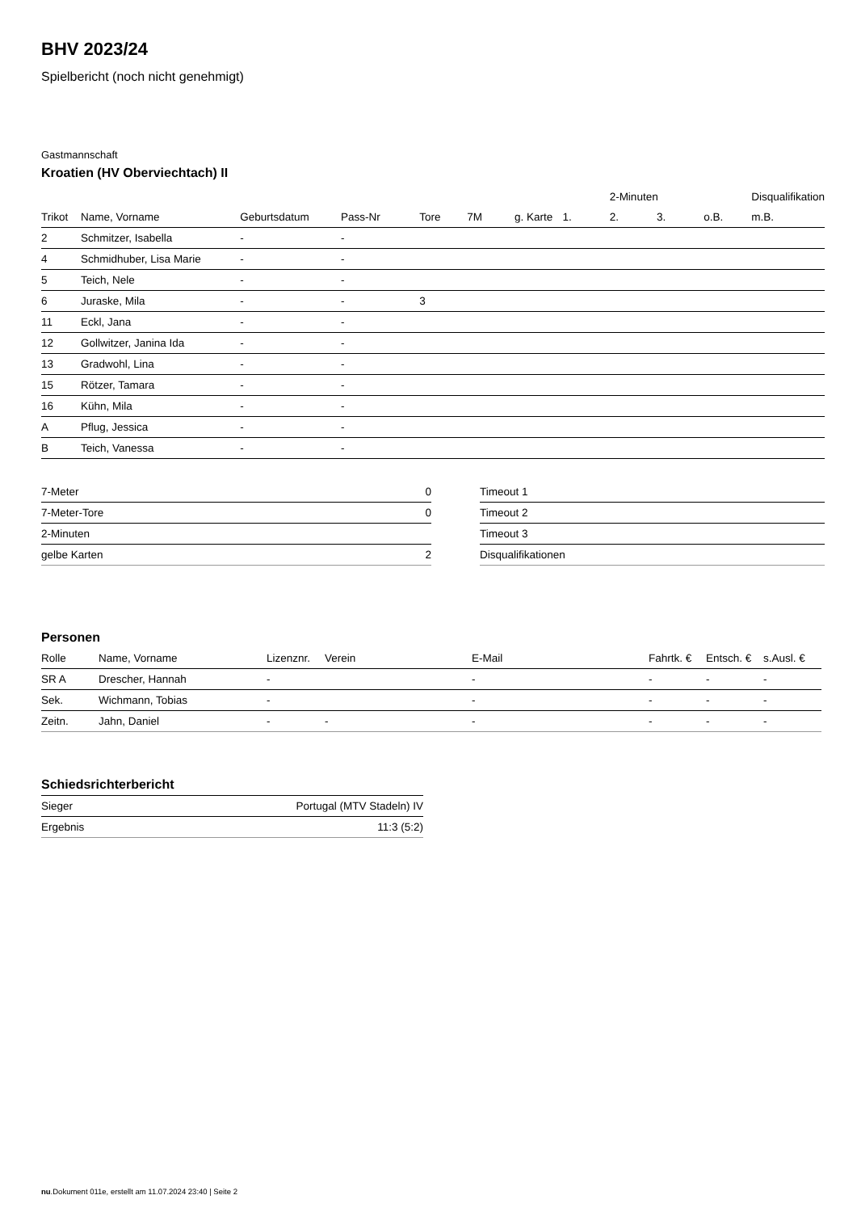BHV 2023/24
Spielbericht (noch nicht genehmigt)
Gastmannschaft
Kroatien (HV Oberviechtach) II
| | | | | | | | | 2-Minuten | | | Disqualifikation |
| --- | --- | --- | --- | --- | --- | --- | --- | --- | --- | --- | --- |
| Trikot | Name, Vorname | Geburtsdatum | Pass-Nr | Tore | 7M | g. Karte | 1. | 2. | 3. | o.B. | m.B. |
| 2 | Schmitzer, Isabella | - | - | | | | | | | | |
| 4 | Schmidhuber, Lisa Marie | - | - | | | | | | | | |
| 5 | Teich, Nele | - | - | | | | | | | | |
| 6 | Juraske, Mila | - | - | 3 | | | | | | | |
| 11 | Eckl, Jana | - | - | | | | | | | | |
| 12 | Gollwitzer, Janina Ida | - | - | | | | | | | | |
| 13 | Gradwohl, Lina | - | - | | | | | | | | |
| 15 | Rötzer, Tamara | - | - | | | | | | | | |
| 16 | Kühn, Mila | - | - | | | | | | | | |
| A | Pflug, Jessica | - | - | | | | | | | | |
| B | Teich, Vanessa | - | - | | | | | | | | |
| 7-Meter | 0 |
| 7-Meter-Tore | 0 |
| 2-Minuten | |
| gelbe Karten | 2 |
| Timeout 1 |
| Timeout 2 |
| Timeout 3 |
| Disqualifikationen |
Personen
| Rolle | Name, Vorname | Lizenznr. | Verein | E-Mail | Fahrtk. € | Entsch. € | s.Ausl. € |
| --- | --- | --- | --- | --- | --- | --- | --- |
| SR A | Drescher, Hannah | - | | - | - | - | - |
| Sek. | Wichmann, Tobias | - | | - | - | - | - |
| Zeitn. | Jahn, Daniel | - | - | - | - | - | - |
Schiedsrichterbericht
| Sieger | Portugal (MTV Stadeln) IV |
| Ergebnis | 11:3 (5:2) |
nu.Dokument 011e, erstellt am 11.07.2024 23:40 | Seite 2